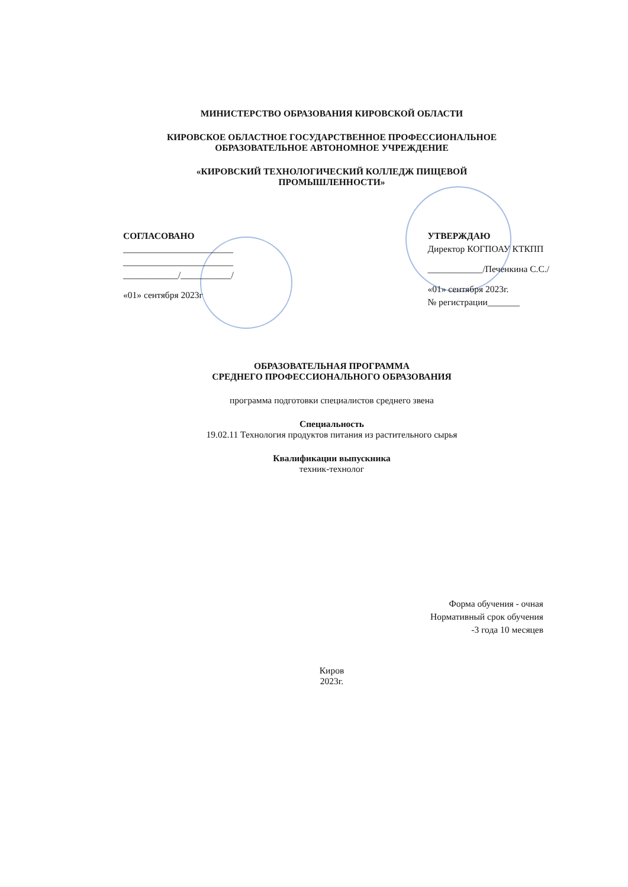МИНИСТЕРСТВО ОБРАЗОВАНИЯ КИРОВСКОЙ ОБЛАСТИ
КИРОВСКОЕ ОБЛАСТНОЕ ГОСУДАРСТВЕННОЕ ПРОФЕССИОНАЛЬНОЕ
ОБРАЗОВАТЕЛЬНОЕ АВТОНОМНОЕ УЧРЕЖДЕНИЕ
«КИРОВСКИЙ ТЕХНОЛОГИЧЕСКИЙ КОЛЛЕДЖ ПИЩЕВОЙ
ПРОМЫШЛЕННОСТИ»
СОГЛАСОВАНО
________________________
________________________
____________/___________/
«01» сентября 2023г
УТВЕРЖДАЮ
Директор КОГПОАУ КТКПП
____________/Печенкина С.С./
«01» сентября 2023г.
№ регистрации_______
ОБРАЗОВАТЕЛЬНАЯ ПРОГРАММА
СРЕДНЕГО ПРОФЕССИОНАЛЬНОГО ОБРАЗОВАНИЯ
программа подготовки специалистов среднего звена
Специальность
19.02.11 Технология продуктов питания из растительного сырья
Квалификации выпускника
техник-технолог
Форма обучения - очная
Нормативный срок обучения
-3 года 10 месяцев
Киров
2023г.